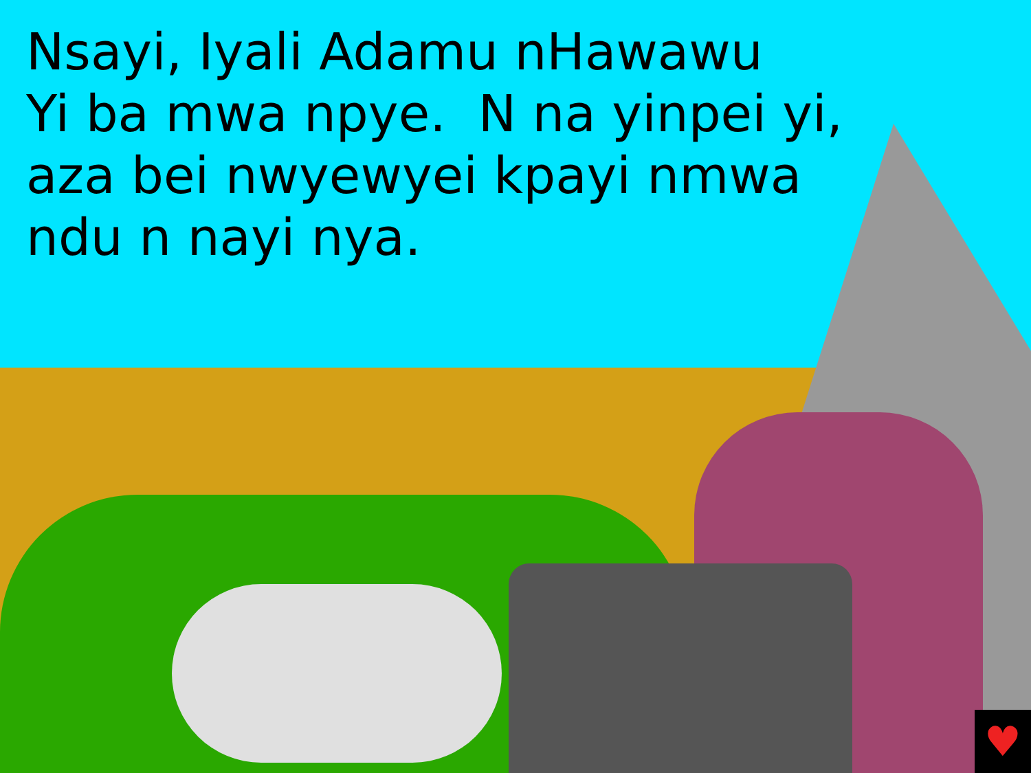Nsayi, Iyali Adamu nHawawu
Yi ba mwa npye. N na yinpei yi,
aza bei nwyewyei kpayi nmwa
ndu n nayi nya.
♥